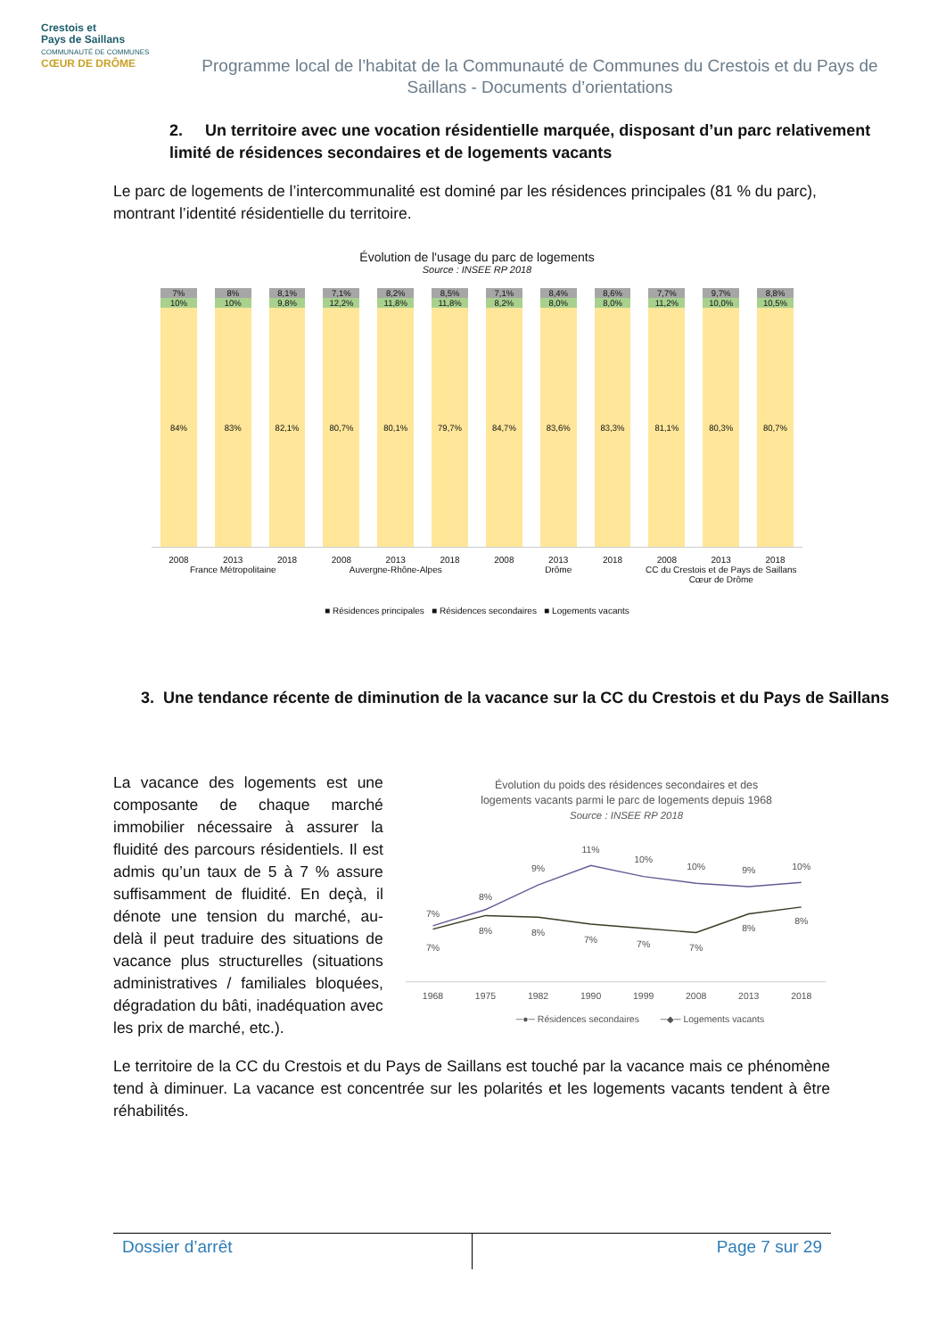Crestois et
Pays de Saillans
COMMUNAUTÉ DE COMMUNES
CŒUR DE DRÔME
Programme local de l’habitat de la Communauté de Communes du Crestois et du Pays de Saillans - Documents d’orientations
2. Un territoire avec une vocation résidentielle marquée, disposant d’un parc relativement limité de résidences secondaires et de logements vacants
Le parc de logements de l’intercommunalité est dominé par les résidences principales (81 % du parc), montrant l’identité résidentielle du territoire.
Évolution de l'usage du parc de logements
Source : INSEE RP 2018
7%
10%
84%
8%
10%
83%
8,1%
9,8%
82,1%
7,1%
12,2%
80,7%
8,2%
11,8%
80,1%
8,5%
11,8%
79,7%
7,1%
8,2%
84,7%
8,4%
8,0%
83,6%
8,6%
8,0%
83,3%
7,7%
11,2%
81,1%
9,7%
10,0%
80,3%
8,8%
10,5%
80,7%
2008 2013 2018 2008 2013 2018 2008 2013 2018 2008 2013 2018
France Métropolitaine Auvergne-Rhône-Alpes Drôme CC du Crestois et de Pays de Saillans Cœur de Drôme
■ Résidences principales ■ Résidences secondaires ■ Logements vacants
3. Une tendance récente de diminution de la vacance sur la CC du Crestois et du Pays de Saillans
La vacance des logements est une composante de chaque marché immobilier nécessaire à assurer la fluidité des parcours résidentiels. Il est admis qu’un taux de 5 à 7 % assure suffisamment de fluidité. En deçà, il dénote une tension du marché, au-delà il peut traduire des situations de vacance plus structurelles (situations administratives / familiales bloquées, dégradation du bâti, inadéquation avec les prix de marché, etc.).
Évolution du poids des résidences secondaires et des
logements vacants parmi le parc de logements depuis 1968
Source : INSEE RP 2018
7%
8%
9%
11%
10%
10%
9%
10%
7%
8%
8%
7%
7%
7%
8%
8%
1968
1975
1982
1990
1999
2008
2013
2018
─●─ Résidences secondaires
─◆─ Logements vacants
Le territoire de la CC du Crestois et du Pays de Saillans est touché par la vacance mais ce phénomène tend à diminuer. La vacance est concentrée sur les polarités et les logements vacants tendent à être réhabilités.
Dossier d’arrêt Page 7 sur 29